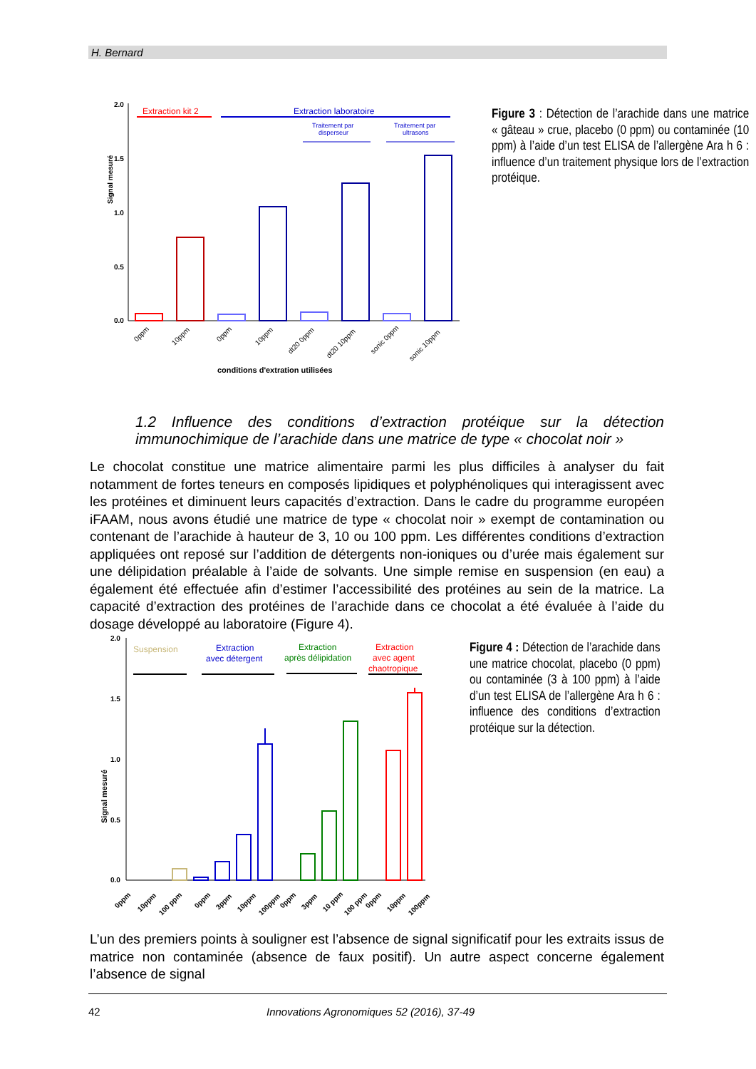H. Bernard
Signal mesuré
2.0
1.5
1.0
0.5
0.0
Extraction kit 2
Extraction laboratoire
Traitement par
disperseur
Traitement par
ultrasons
0ppm
10ppm
0ppm
10ppm
dt20 0ppm
dt20 10ppm
sonic 0ppm
sonic 10ppm
conditions d'extration utilisées
Figure 3 : Détection de l’arachide dans une matrice « gâteau » crue, placebo (0 ppm) ou contaminée (10 ppm) à l’aide d’un test ELISA de l’allergène Ara h 6 : influence d’un traitement physique lors de l’extraction protéique.
1.2 Influence des conditions d’extraction protéique sur la détection immunochimique de l’arachide dans une matrice de type « chocolat noir »
Le chocolat constitue une matrice alimentaire parmi les plus difficiles à analyser du fait notamment de fortes teneurs en composés lipidiques et polyphénoliques qui interagissent avec les protéines et diminuent leurs capacités d’extraction. Dans le cadre du programme européen iFAAM, nous avons étudié une matrice de type « chocolat noir » exempt de contamination ou contenant de l’arachide à hauteur de 3, 10 ou 100 ppm. Les différentes conditions d’extraction appliquées ont reposé sur l’addition de détergents non-ioniques ou d’urée mais également sur une délipidation préalable à l’aide de solvants. Une simple remise en suspension (en eau) a également été effectuée afin d’estimer l’accessibilité des protéines au sein de la matrice. La capacité d’extraction des protéines de l’arachide dans ce chocolat a été évaluée à l’aide du dosage développé au laboratoire (Figure 4).
Signal mesuré
2.0
1.5
1.0
0.5
0.0
Suspension
Extraction
avec détergent
Extraction
après délipidation
Extraction
avec agent
chaotropique
0ppm
10ppm
100 ppm
0ppm
3ppm
10ppm
100ppm
0ppm
3ppm
10 ppm
100 ppm
0ppm
10ppm
100ppm
Figure 4 : Détection de l’arachide dans une matrice chocolat, placebo (0 ppm) ou contaminée (3 à 100 ppm) à l’aide d’un test ELISA de l’allergène Ara h 6 : influence des conditions d’extraction protéique sur la détection.
L’un des premiers points à souligner est l’absence de signal significatif pour les extraits issus de matrice non contaminée (absence de faux positif). Un autre aspect concerne également l’absence de signal
42 Innovations Agronomiques 52 (2016), 37-49